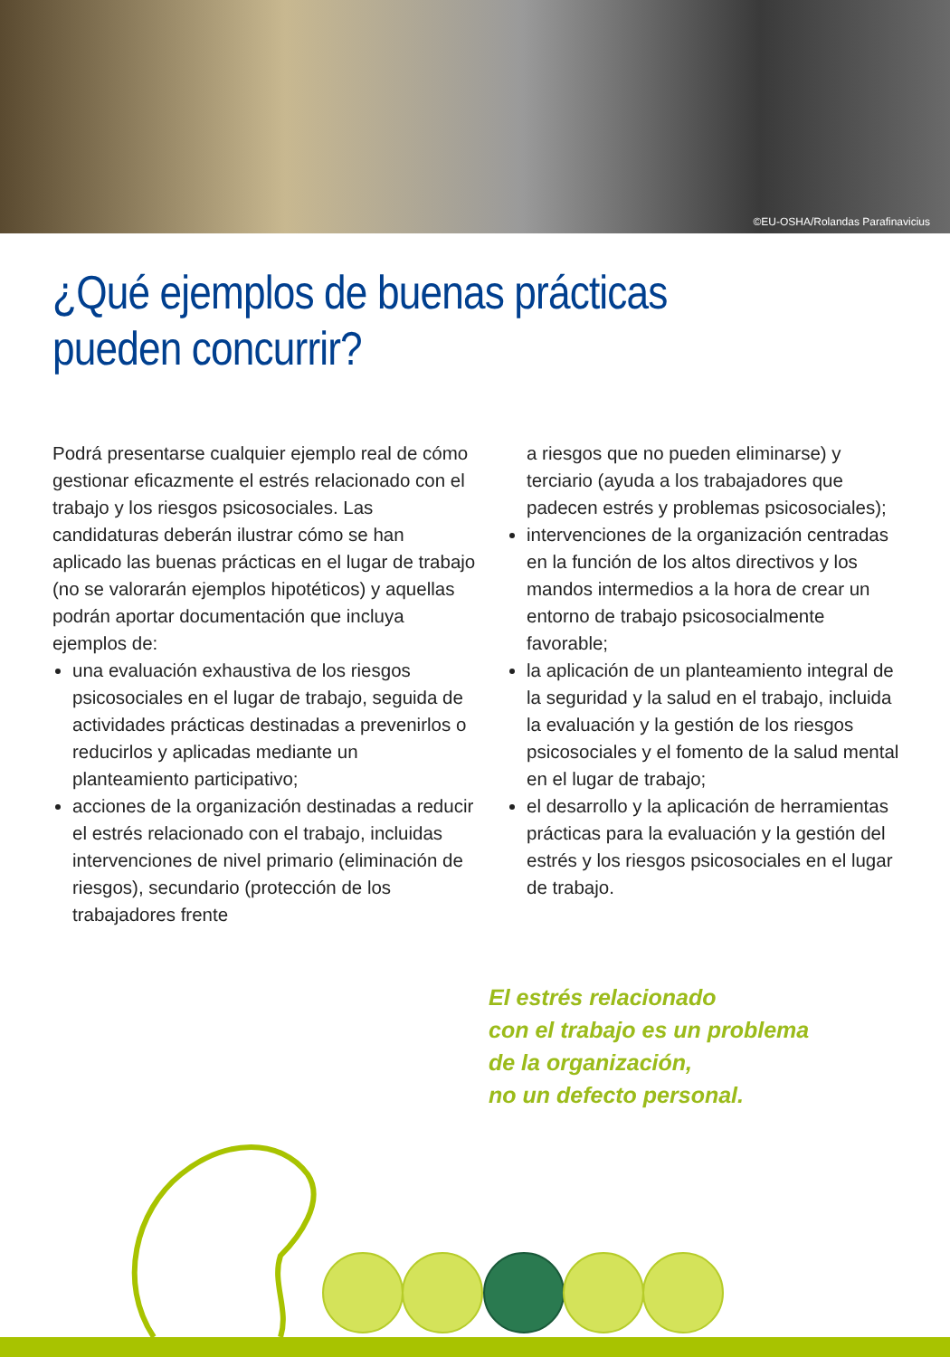©EU-OSHA/Rolandas Parafinavicius
¿Qué ejemplos de buenas prácticas
pueden concurrir?
Podrá presentarse cualquier ejemplo real de cómo gestionar eficazmente el estrés relacionado con el trabajo y los riesgos psicosociales. Las candidaturas deberán ilustrar cómo se han aplicado las buenas prácticas en el lugar de trabajo (no se valorarán ejemplos hipotéticos) y aquellas podrán aportar documentación que incluya ejemplos de:
una evaluación exhaustiva de los riesgos psicosociales en el lugar de trabajo, seguida de actividades prácticas destinadas a prevenirlos o reducirlos y aplicadas mediante un planteamiento participativo;
acciones de la organización destinadas a reducir el estrés relacionado con el trabajo, incluidas intervenciones de nivel primario (eliminación de riesgos), secundario (protección de los trabajadores frente
a riesgos que no pueden eliminarse) y terciario (ayuda a los trabajadores que padecen estrés y problemas psicosociales);
intervenciones de la organización centradas en la función de los altos directivos y los mandos intermedios a la hora de crear un entorno de trabajo psicosocialmente favorable;
la aplicación de un planteamiento integral de la seguridad y la salud en el trabajo, incluida la evaluación y la gestión de los riesgos psicosociales y el fomento de la salud mental en el lugar de trabajo;
el desarrollo y la aplicación de herramientas prácticas para la evaluación y la gestión del estrés y los riesgos psicosociales en el lugar de trabajo.
El estrés relacionado
con el trabajo es un problema
de la organización,
no un defecto personal.